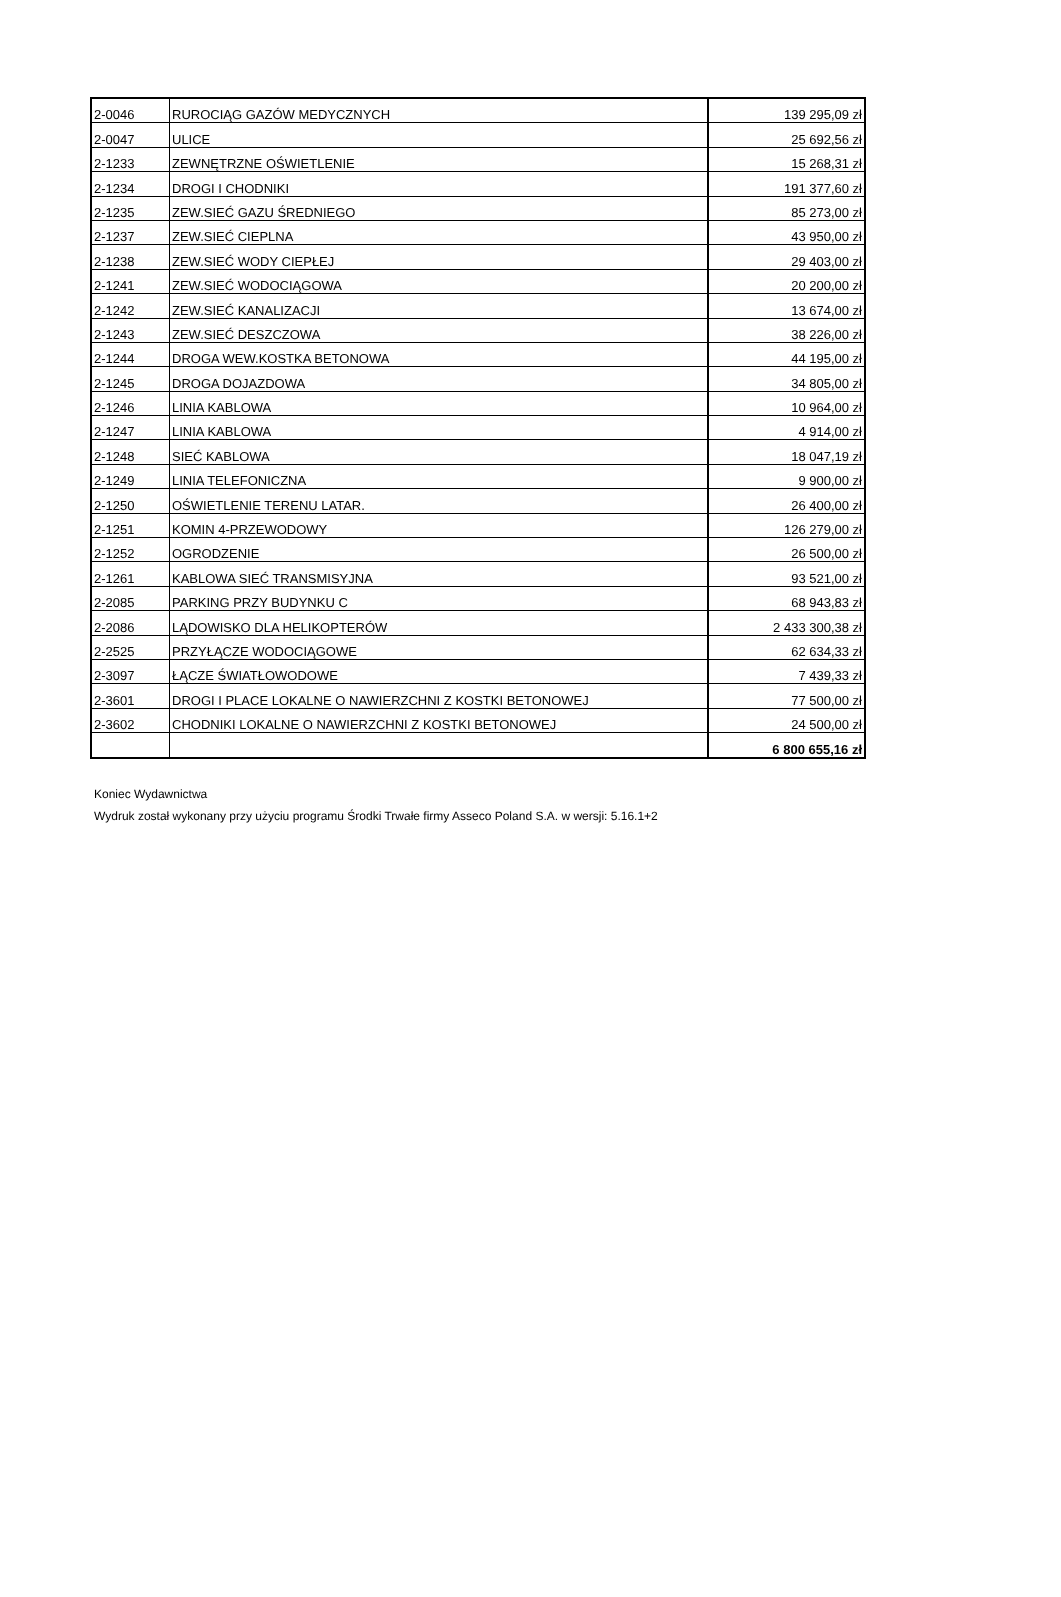| 2-0046 | RUROCIĄG GAZÓW MEDYCZNYCH | 139 295,09 zł |
| 2-0047 | ULICE | 25 692,56 zł |
| 2-1233 | ZEWNĘTRZNE OŚWIETLENIE | 15 268,31 zł |
| 2-1234 | DROGI I CHODNIKI | 191 377,60 zł |
| 2-1235 | ZEW.SIEĆ GAZU ŚREDNIEGO | 85 273,00 zł |
| 2-1237 | ZEW.SIEĆ CIEPLNA | 43 950,00 zł |
| 2-1238 | ZEW.SIEĆ WODY CIEPŁEJ | 29 403,00 zł |
| 2-1241 | ZEW.SIEĆ WODOCIĄGOWA | 20 200,00 zł |
| 2-1242 | ZEW.SIEĆ KANALIZACJI | 13 674,00 zł |
| 2-1243 | ZEW.SIEĆ DESZCZOWA | 38 226,00 zł |
| 2-1244 | DROGA WEW.KOSTKA BETONOWA | 44 195,00 zł |
| 2-1245 | DROGA DOJAZDOWA | 34 805,00 zł |
| 2-1246 | LINIA KABLOWA | 10 964,00 zł |
| 2-1247 | LINIA KABLOWA | 4 914,00 zł |
| 2-1248 | SIEĆ KABLOWA | 18 047,19 zł |
| 2-1249 | LINIA TELEFONICZNA | 9 900,00 zł |
| 2-1250 | OŚWIETLENIE TERENU LATAR. | 26 400,00 zł |
| 2-1251 | KOMIN 4-PRZEWODOWY | 126 279,00 zł |
| 2-1252 | OGRODZENIE | 26 500,00 zł |
| 2-1261 | KABLOWA SIEĆ TRANSMISYJNA | 93 521,00 zł |
| 2-2085 | PARKING PRZY BUDYNKU C | 68 943,83 zł |
| 2-2086 | LĄDOWISKO DLA HELIKOPTERÓW | 2 433 300,38 zł |
| 2-2525 | PRZYŁĄCZE WODOCIĄGOWE | 62 634,33 zł |
| 2-3097 | ŁĄCZE ŚWIATŁOWODOWE | 7 439,33 zł |
| 2-3601 | DROGI I PLACE LOKALNE O NAWIERZCHNI Z KOSTKI BETONOWEJ | 77 500,00 zł |
| 2-3602 | CHODNIKI LOKALNE O NAWIERZCHNI Z KOSTKI BETONOWEJ | 24 500,00 zł |
| | | 6 800 655,16 zł |
Koniec Wydawnictwa
Wydruk został wykonany przy użyciu programu Środki Trwałe firmy Asseco Poland S.A. w wersji: 5.16.1+2